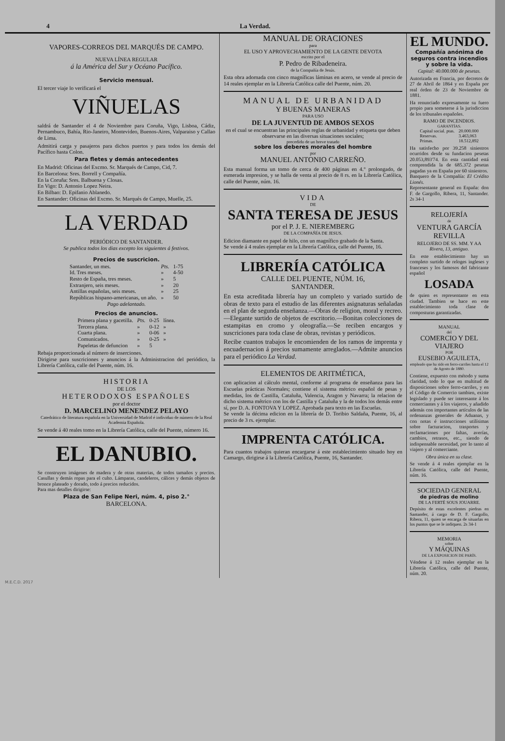4 La Verdad.
VAPORES-CORREOS DEL MARQUÉS DE CAMPO.
NUEVA LÍNEA REGULAR
á la América del Sur y Océano Pacífico.
Servicio mensual.
El tercer viaje lo verificará el
VIÑUELAS
saldrá de Santander el 4 de Noviembre para Coruña, Vigo, Lisboa, Cádiz, Pernambuco, Bahía, Rio-Janeiro, Montevideo, Buenos-Aires, Valparaiso y Callao de Lima.
Admitirá carga y pasajeros para dichos puertos y para todos los demás del Pacífico hasta Colon.
Para fletes y demás antecedentes
En Madrid: Oficinas del Excmo. Sr. Marqués de Campo, Cid, 7.
En Barcelona: Sres. Borrell y Compañía.
En la Coruña: Sres. Balbuena y Closas.
En Vigo: D. Antonio Lopez Neira.
En Bilbao: D. Epifanio Ablanedo.
En Santander: Oficinas del Excmo. Sr. Marqués de Campo, Muelle, 25.
LA VERDAD
PERIÓDICO DE SANTANDER.
Se publica todos los dias excepto los siguientes á festivos.
Precios de suscricion.
| Santander, un mes. | Pts. | 1-75 |
| Id. Tres meses. | » | 4-50 |
| Resto de España, tres meses. | » | 5 |
| Extranjero, seis meses. | » | 20 |
| Antillas españolas, seis meses. | » | 25 |
| Repúblicas hispano-americanas, un año. | » | 50 |
Pago adelantado.
Precios de anuncios.
| Primera plana y gacetilla. | Pts. | 0-25 | línea. |
| Tercera plana. | » | 0-12 | » |
| Cuarta plana. | » | 0-06 | » |
| Comunicados. | » | 0-25 | » |
| Papeletas de defuncion | » | 5 | |
Rebaja proporcionada al número de inserciones.
Dirigirse para suscriciones y anuncios á la Administracion del periódico, la Librería Católica, calle del Puente, núm. 16.
HISTORIA
DE LOS
HETERODOXOS ESPAÑOLES
por el doctor
D. MARCELINO MENENDEZ PELAYO
Catedrático de literatura española en la Universidad de Madrid é individuo de número de la Real Academia Española.
Se vende á 40 reales tomo en la Librería Católica, calle del Puente, número 16.
EL DANUBIO.
Se construyen imágenes de madera y de otras materias, de todos tamaños y precios. Casullas y demás ropas para el culto. Lámparas, candeleros, cálices y demás objetos de bronce plateado y dorado, todo á precios reducidos.
Para mas detalles dirigirse:
Plaza de San Felipe Neri, núm. 4, piso 2.°
BARCELONA.
MANUAL DE ORACIONES
para
EL USO Y APROVECHAMIENTO DE LA GENTE DEVOTA
escrito por el
P. Pedro de Ribadeneira.
de la Compañía de Jesús.
Esta obra adornada con cinco magníficas láminas en acero, se vende al precio de 14 reales ejemplar en la Librería Católica calle del Puente, núm. 20.
MANUAL DE URBANIDAD
Y BUENAS MANERAS
PARA USO
DE LA JUVENTUD DE AMBOS SEXOS
en el cual se encuentran las principales reglas de urbanidad y etiqueta que deben observarse en las diversas situaciones sociales;
precedido de un breve tratado
sobre los deberes morales del hombre
por
MANUEL ANTONIO CARREÑO.
Esta manual forma un tomo de cerca de 400 páginas en 4.° prolongado, de esmerada impresion, y se halla de venta al precio de 8 rs. en la Librería Católica, calle del Puente, núm. 16.
VIDA
DE
SANTA TERESA DE JESUS
por el P. J. E. NIEREMBERG
DE LA COMPAÑÍA DE JESUS.
Edicion diamante en papel de hilo, con un magnífico grabado de la Santa.
Se vende á 4 reales ejemplar en la Librería Católica, calle del Puente, 16.
LIBRERÍA CATÓLICA
CALLE DEL PUENTE, NÚM. 16,
SANTANDER.
En esta acreditada librería hay un completo y variado surtido de obras de texto para el estudio de las diferentes asignaturas señaladas en el plan de segunda enseñanza.—Obras de religion, moral y recreo.—Elegante surtido de objetos de escritorio.—Bonitas colecciones de estampitas en cromo y oleografía.—Se reciben encargos y suscriciones para toda clase de obras, revistas y periódicos.
Recibe cuantos trabajos le encomienden de los ramos de imprenta y encuadernacion á precios sumamente arreglados.—Admite anuncios para el periódico La Verdad.
ELEMENTOS DE ARITMÉTICA,
con aplicacion al cálculo mental, conforme al programa de enseñanza para las Escuelas prácticas Normales; contiene el sistema métrico español de pesas y medidas, los de Castilla, Cataluña, Valencia, Aragon y Navarra; la relacion de dicho sistema métrico con los de Castilla y Cataluña y la de todos los demás entre sí, por D. A. FONTOVA Y LOPEZ. Aprobada para texto en las Escuelas.
Se vende la décima edicion en la librería de D. Toribio Saldaña, Puente, 16, al precio de 3 rs. ejemplar.
IMPRENTA CATÓLICA.
Para cuantos trabajos quieran encargarse á este establecimiento situado hoy en Camargo, dirigirse á la Librería Católica, Puente, 16, Santander.
EL MUNDO.
Compañía anónima de seguros contra incendios y sobre la vida.
Capital: 40.000.000 de pesetas.
Autorizada en Francia, por decretos de 27 de Abril de 1864 y en España por real órden de 23 de Noviembre de 1881.
Ha renunciado expresamente su fuero propio para someterse á la jurisdiccion de los tribunales españoles.
RAMO DE INCENDIOS.
GARANTÍAS.
| Capital social. ptas. | 20.000.000 |
| Reservas. | 3.463,063 |
| Primas. | 18.512,892 |
Ha satisfecho por 39.258 siniestros ocurridos desde su fundacion pesetas 20.053,893'74. En esta cantidad está comprendida la de 685.372 pesetas pagadas ya en España por 60 siniestros.
Banquero de la Compañía: El Crédito Lionés.
Representante general en España: don F. de Gargollo, Ribera, 11, Santander. 2s 34-1
RELOJERÍA
de
VENTURA GARCÍA REVILLA
RELOJERO DE SS. MM. Y AA
Rivera, 13, antiguo.
En este establecimiento hay un completo surtido de reloges ingleses y franceses y los famosos del fabricante español
LOSADA
de quien es representante en esta ciudad. Tambien se hace en este establecimiento toda clase de composturas garantizadas.
MANUAL
del
COMERCIO Y DEL VIAJERO
POR
EUSEBIO AGUILETA,
empleado que ha sido en ferro-carriles hasta el 12 de Agosto de 1880.
Contiene, expuesto con método y suma claridad, todo lo que en multitud de disposiciones sobre ferro-carriles, y en el Código de Comercio tambien, existe legislado y puede ser interesante á los comerciantes y á los viajeros, y añadido además con importantes artículos de las ordenanzas generales de Aduanas, y con notas é instrucciones utilísimas sobre facturacion, trasportes y reclamaciones por faltas, averías, cambios, retrasos, etc., siendo de indispensable necesidad, por lo tanto al viajero y al comerciante.
Obra única en su clase.
Se vende á 4 reales ejemplar en la Librería Católica, calle del Puente, núm. 16.
SOCIEDAD GENERAL
de piedras de molino
DE LA FERTÉ SOUS JOUARRE.
Depósito de estas excelentes piedras en Santander, á cargo de D. F. Gargollo, Ribera, 11, quien se encarga de situarlas en los puntos que se le indiquen. 2s 34-1
MEMORIA
sobre
Y MÁQUINAS
DE LA EXPOSICION DE PARÍS.
Véndese á 12 reales ejemplar en la Librería Católica, calle del Puente, núm. 20.
M.E.C.D. 2017